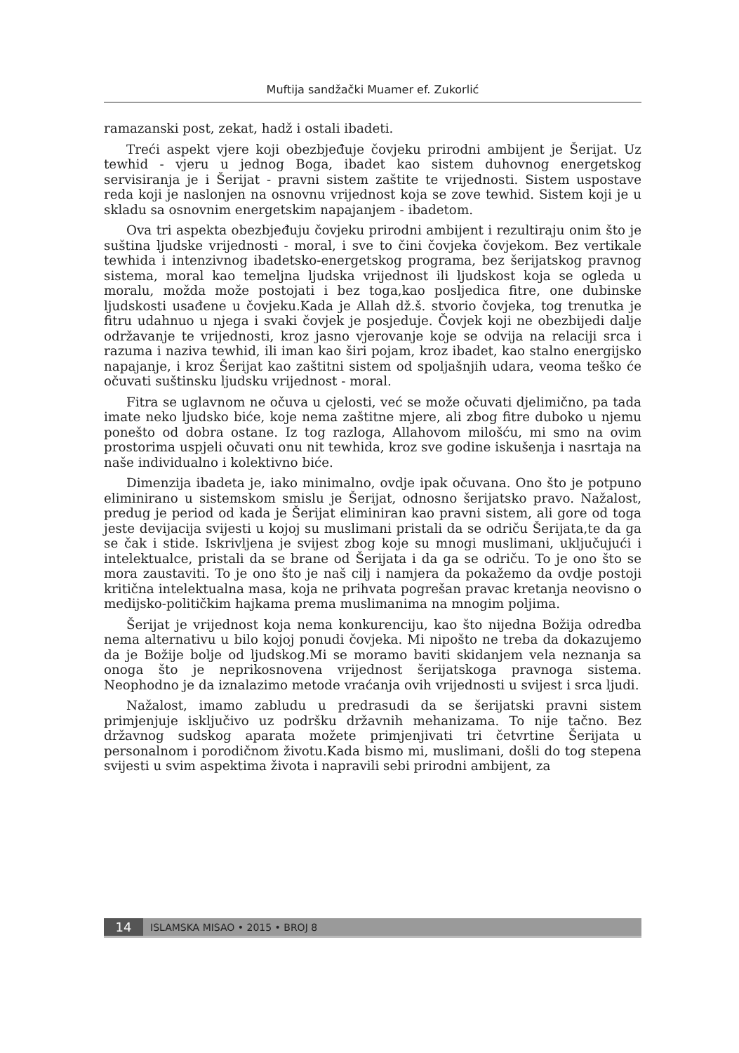Muftija sandžački Muamer ef. Zukorlić
ramazanski post, zekat, hadž i ostali ibadeti.
Treći aspekt vjere koji obezbjeđuje čovjeku prirodni ambijent je Šerijat. Uz tewhid - vjeru u jednog Boga, ibadet kao sistem duhovnog energetskog servisiranja je i Šerijat - pravni sistem zaštite te vrijednosti. Sistem uspostave reda koji je naslonjen na osnovnu vrijednost koja se zove tewhid. Sistem koji je u skladu sa osnovnim energetskim napajanjem - ibadetom.
Ova tri aspekta obezbjeđuju čovjeku prirodni ambijent i rezultiraju onim što je suština ljudske vrijednosti - moral, i sve to čini čovjeka čovjekom. Bez vertikale tewhida i intenzivnog ibadetsko-energetskog programa, bez šerijatskog pravnog sistema, moral kao temeljna ljudska vrijednost ili ljudskost koja se ogleda u moralu, možda može postojati i bez toga,kao posljedica fitre, one dubinske ljudskosti usađene u čovjeku.Kada je Allah dž.š. stvorio čovjeka, tog trenutka je fitru udahnuo u njega i svaki čovjek je posjeduje. Čovjek koji ne obezbijedi dalje održavanje te vrijednosti, kroz jasno vjerovanje koje se odvija na relaciji srca i razuma i naziva tewhid, ili iman kao širi pojam, kroz ibadet, kao stalno energijsko napajanje, i kroz Šerijat kao zaštitni sistem od spoljašnjih udara, veoma teško će očuvati suštinsku ljudsku vrijednost - moral.
Fitra se uglavnom ne očuva u cjelosti, već se može očuvati djelimično, pa tada imate neko ljudsko biće, koje nema zaštitne mjere, ali zbog fitre duboko u njemu ponešto od dobra ostane. Iz tog razloga, Allahovom milošću, mi smo na ovim prostorima uspjeli očuvati onu nit tewhida, kroz sve godine iskušenja i nasrtaja na naše individualno i kolektivno biće.
Dimenzija ibadeta je, iako minimalno, ovdje ipak očuvana. Ono što je potpuno eliminirano u sistemskom smislu je Šerijat, odnosno šerijatsko pravo. Nažalost, predug je period od kada je Šerijat eliminiran kao pravni sistem, ali gore od toga jeste devijacija svijesti u kojoj su muslimani pristali da se odriču Šerijata,te da ga se čak i stide. Iskrivljena je svijest zbog koje su mnogi muslimani, uključujući i intelektualce, pristali da se brane od Šerijata i da ga se odriču. To je ono što se mora zaustaviti. To je ono što je naš cilj i namjera da pokažemo da ovdje postoji kritična intelektualna masa, koja ne prihvata pogrešan pravac kretanja neovisno o medijsko-političkim hajkama prema muslimanima na mnogim poljima.
Šerijat je vrijednost koja nema konkurenciju, kao što nijedna Božija odredba nema alternativu u bilo kojoj ponudi čovjeka. Mi nipošto ne treba da dokazujemo da je Božije bolje od ljudskog.Mi se moramo baviti skidanjem vela neznanja sa onoga što je neprikosnovena vrijednost šerijatskoga pravnoga sistema. Neophodno je da iznalazimo metode vraćanja ovih vrijednosti u svijest i srca ljudi.
Nažalost, imamo zabludu u predrasudi da se šerijatski pravni sistem primjenjuje isključivo uz podršku državnih mehanizama. To nije tačno. Bez državnog sudskog aparata možete primjenjivati tri četvrtine Šerijata u personalnom i porodičnom životu.Kada bismo mi, muslimani, došli do tog stepena svijesti u svim aspektima života i napravili sebi prirodni ambijent, za
14 ISLAMSKA MISAO • 2015 • BROJ 8